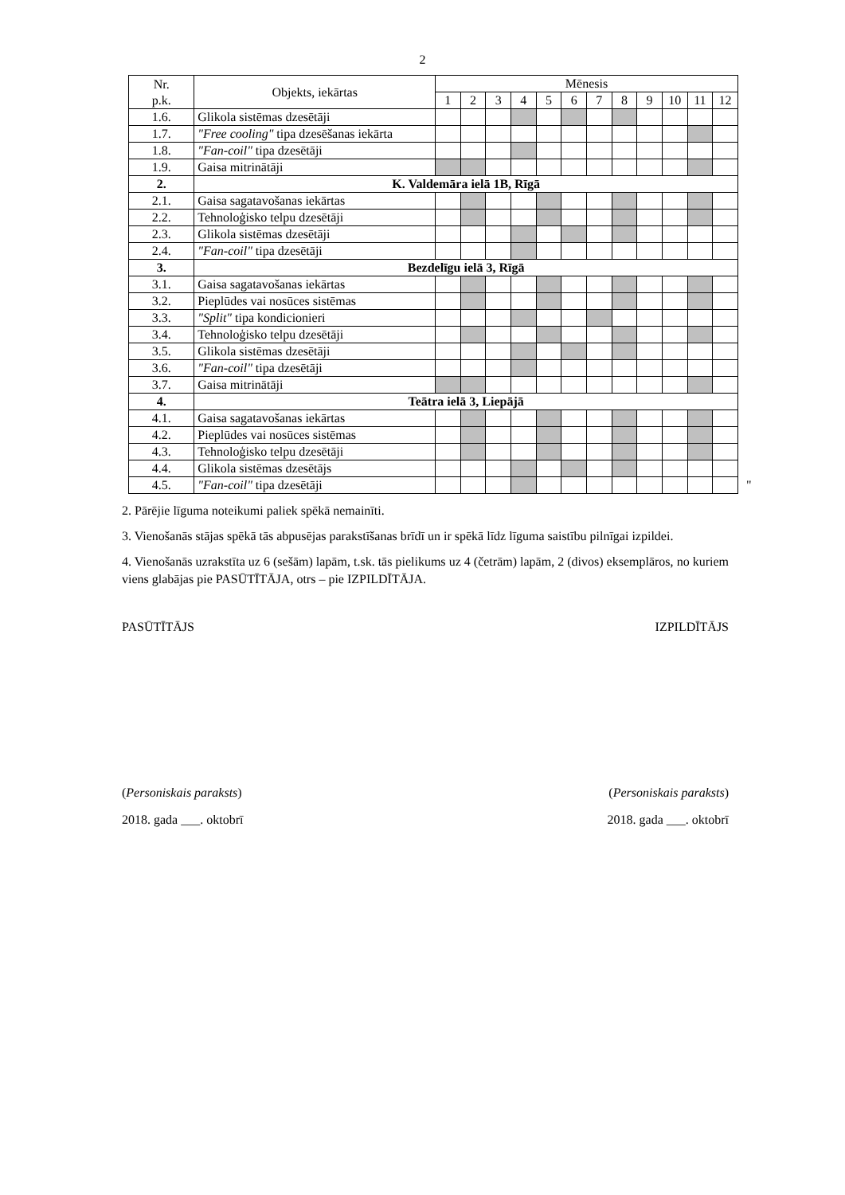2
| Nr. p.k. | Objekts, iekārtas | Mēnesis | | | | | | | | | | | |
| --- | --- | --- | --- | --- | --- | --- | --- | --- | --- | --- | --- | --- | --- |
| | | 1 | 2 | 3 | 4 | 5 | 6 | 7 | 8 | 9 | 10 | 11 | 12 |
| 1.6. | Glikola sistēmas dzesētāji | | | | | | | | | | | | |
| 1.7. | "Free cooling" tipa dzesēšanas iekārta | | | | | | | | | | | | |
| 1.8. | "Fan-coil" tipa dzesētāji | | | | | | | | | | | | |
| 1.9. | Gaisa mitrinātāji | | | | | | | | | | | | |
| 2. | K. Valdemāra ielā 1B, Rīgā | | | | | | | | | | | | |
| 2.1. | Gaisa sagatavošanas iekārtas | | | | | | | | | | | | |
| 2.2. | Tehnoloģisko telpu dzesētāji | | | | | | | | | | | | |
| 2.3. | Glikola sistēmas dzesētāji | | | | | | | | | | | | |
| 2.4. | "Fan-coil" tipa dzesētāji | | | | | | | | | | | | |
| 3. | Bezdelīgu ielā 3, Rīgā | | | | | | | | | | | | |
| 3.1. | Gaisa sagatavošanas iekārtas | | | | | | | | | | | | |
| 3.2. | Pieplūdes vai nosūces sistēmas | | | | | | | | | | | | |
| 3.3. | "Split" tipa kondicionieri | | | | | | | | | | | | |
| 3.4. | Tehnoloģisko telpu dzesētāji | | | | | | | | | | | | |
| 3.5. | Glikola sistēmas dzesētāji | | | | | | | | | | | | |
| 3.6. | "Fan-coil" tipa dzesētāji | | | | | | | | | | | | |
| 3.7. | Gaisa mitrinātāji | | | | | | | | | | | | |
| 4. | Teātra ielā 3, Liepājā | | | | | | | | | | | | |
| 4.1. | Gaisa sagatavošanas iekārtas | | | | | | | | | | | | |
| 4.2. | Pieplūdes vai nosūces sistēmas | | | | | | | | | | | | |
| 4.3. | Tehnoloģisko telpu dzesētāji | | | | | | | | | | | | |
| 4.4. | Glikola sistēmas dzesētājs | | | | | | | | | | | | |
| 4.5. | "Fan-coil" tipa dzesētāji | | | | | | | | | | | | |
"
2. Pārējie līguma noteikumi paliek spēkā nemainīti.
3. Vienošanās stājas spēkā tās abpusējas parakstīšanas brīdī un ir spēkā līdz līguma saistību pilnīgai izpildei.
4. Vienošanās uzrakstīta uz 6 (sešām) lapām, t.sk. tās pielikums uz 4 (četrām) lapām, 2 (divos) eksemplāros, no kuriem viens glabājas pie PASŪTĪTĀJA, otrs – pie IZPILDĪTĀJA.
PASŪTĪTĀJS IZPILDĪTĀJS
(Personiskais paraksts) (Personiskais paraksts)
2018. gada ___. oktobrī 2018. gada ___. oktobrī